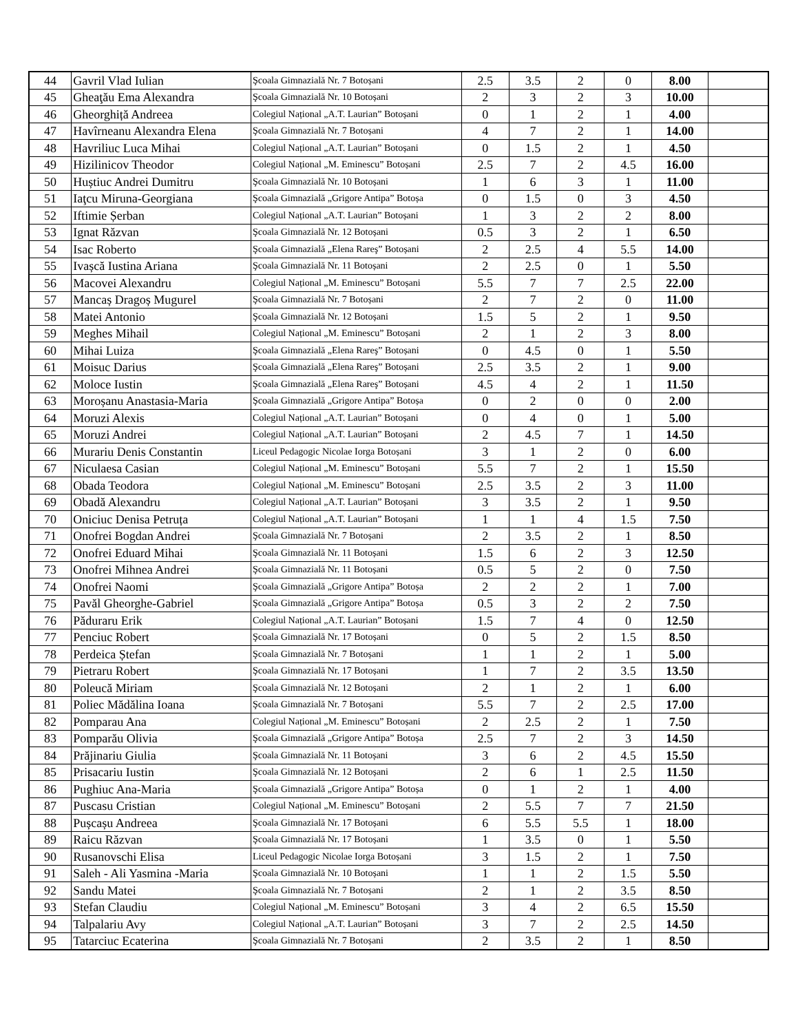| 44 | Gavril Vlad Iulian | Şcoala Gimnazială Nr. 7 Botoșani | 2.5 | 3.5 | 2 | 0 | 8.00 | |
| 45 | Gheaţău Ema Alexandra | Şcoala Gimnazială Nr. 10 Botoșani | 2 | 3 | 2 | 3 | 10.00 | |
| 46 | Gheorghiță Andreea | Colegiul Național „A.T. Laurian” Botoșani | 0 | 1 | 2 | 1 | 4.00 | |
| 47 | Havîrneanu Alexandra Elena | Şcoala Gimnazială Nr. 7 Botoșani | 4 | 7 | 2 | 1 | 14.00 | |
| 48 | Havriliuc Luca Mihai | Colegiul Național „A.T. Laurian” Botoșani | 0 | 1.5 | 2 | 1 | 4.50 | |
| 49 | Hizilinicov Theodor | Colegiul Național „M. Eminescu” Botoșani | 2.5 | 7 | 2 | 4.5 | 16.00 | |
| 50 | Huștiuc Andrei Dumitru | Şcoala Gimnazială Nr. 10 Botoșani | 1 | 6 | 3 | 1 | 11.00 | |
| 51 | Iaţcu Miruna-Georgiana | Şcoala Gimnazială „Grigore Antipa” Botoșa | 0 | 1.5 | 0 | 3 | 4.50 | |
| 52 | Iftimie Șerban | Colegiul Național „A.T. Laurian” Botoșani | 1 | 3 | 2 | 2 | 8.00 | |
| 53 | Ignat Răzvan | Şcoala Gimnazială Nr. 12 Botoșani | 0.5 | 3 | 2 | 1 | 6.50 | |
| 54 | Isac Roberto | Şcoala Gimnazială „Elena Rareş” Botoșani | 2 | 2.5 | 4 | 5.5 | 14.00 | |
| 55 | Ivașcă Iustina Ariana | Şcoala Gimnazială Nr. 11 Botoșani | 2 | 2.5 | 0 | 1 | 5.50 | |
| 56 | Macovei Alexandru | Colegiul Național „M. Eminescu” Botoșani | 5.5 | 7 | 7 | 2.5 | 22.00 | |
| 57 | Mancaș Dragoș Mugurel | Şcoala Gimnazială Nr. 7 Botoșani | 2 | 7 | 2 | 0 | 11.00 | |
| 58 | Matei Antonio | Şcoala Gimnazială Nr. 12 Botoșani | 1.5 | 5 | 2 | 1 | 9.50 | |
| 59 | Meghes Mihail | Colegiul Național „M. Eminescu” Botoșani | 2 | 1 | 2 | 3 | 8.00 | |
| 60 | Mihai Luiza | Şcoala Gimnazială „Elena Rareş” Botoșani | 0 | 4.5 | 0 | 1 | 5.50 | |
| 61 | Moisuc Darius | Şcoala Gimnazială „Elena Rareş” Botoșani | 2.5 | 3.5 | 2 | 1 | 9.00 | |
| 62 | Moloce Iustin | Şcoala Gimnazială „Elena Rareş” Botoșani | 4.5 | 4 | 2 | 1 | 11.50 | |
| 63 | Moroșanu Anastasia-Maria | Şcoala Gimnazială „Grigore Antipa” Botoșa | 0 | 2 | 0 | 0 | 2.00 | |
| 64 | Moruzi Alexis | Colegiul Național „A.T. Laurian” Botoșani | 0 | 4 | 0 | 1 | 5.00 | |
| 65 | Moruzi Andrei | Colegiul Național „A.T. Laurian” Botoșani | 2 | 4.5 | 7 | 1 | 14.50 | |
| 66 | Murariu Denis Constantin | Liceul Pedagogic Nicolae Iorga Botoșani | 3 | 1 | 2 | 0 | 6.00 | |
| 67 | Niculaesa Casian | Colegiul Național „M. Eminescu” Botoșani | 5.5 | 7 | 2 | 1 | 15.50 | |
| 68 | Obada Teodora | Colegiul Național „M. Eminescu” Botoșani | 2.5 | 3.5 | 2 | 3 | 11.00 | |
| 69 | Obadă Alexandru | Colegiul Național „A.T. Laurian” Botoșani | 3 | 3.5 | 2 | 1 | 9.50 | |
| 70 | Oniciuc Denisa Petruța | Colegiul Național „A.T. Laurian” Botoșani | 1 | 1 | 4 | 1.5 | 7.50 | |
| 71 | Onofrei Bogdan Andrei | Şcoala Gimnazială Nr. 7 Botoșani | 2 | 3.5 | 2 | 1 | 8.50 | |
| 72 | Onofrei Eduard Mihai | Şcoala Gimnazială Nr. 11 Botoșani | 1.5 | 6 | 2 | 3 | 12.50 | |
| 73 | Onofrei Mihnea Andrei | Şcoala Gimnazială Nr. 11 Botoșani | 0.5 | 5 | 2 | 0 | 7.50 | |
| 74 | Onofrei Naomi | Şcoala Gimnazială „Grigore Antipa” Botoșa | 2 | 2 | 2 | 1 | 7.00 | |
| 75 | Pavăl Gheorghe-Gabriel | Şcoala Gimnazială „Grigore Antipa” Botoșa | 0.5 | 3 | 2 | 2 | 7.50 | |
| 76 | Păduraru Erik | Colegiul Național „A.T. Laurian” Botoșani | 1.5 | 7 | 4 | 0 | 12.50 | |
| 77 | Penciuc Robert | Şcoala Gimnazială Nr. 17 Botoșani | 0 | 5 | 2 | 1.5 | 8.50 | |
| 78 | Perdeica Ștefan | Şcoala Gimnazială Nr. 7 Botoșani | 1 | 1 | 2 | 1 | 5.00 | |
| 79 | Pietraru Robert | Şcoala Gimnazială Nr. 17 Botoșani | 1 | 7 | 2 | 3.5 | 13.50 | |
| 80 | Poleucă Miriam | Şcoala Gimnazială Nr. 12 Botoșani | 2 | 1 | 2 | 1 | 6.00 | |
| 81 | Poliec Mădălina Ioana | Şcoala Gimnazială Nr. 7 Botoșani | 5.5 | 7 | 2 | 2.5 | 17.00 | |
| 82 | Pomparau Ana | Colegiul Național „M. Eminescu” Botoșani | 2 | 2.5 | 2 | 1 | 7.50 | |
| 83 | Pomparău Olivia | Şcoala Gimnazială „Grigore Antipa” Botoșa | 2.5 | 7 | 2 | 3 | 14.50 | |
| 84 | Prăjinariu Giulia | Şcoala Gimnazială Nr. 11 Botoșani | 3 | 6 | 2 | 4.5 | 15.50 | |
| 85 | Prisacariu Iustin | Şcoala Gimnazială Nr. 12 Botoșani | 2 | 6 | 1 | 2.5 | 11.50 | |
| 86 | Pughiuc Ana-Maria | Şcoala Gimnazială „Grigore Antipa” Botoșa | 0 | 1 | 2 | 1 | 4.00 | |
| 87 | Puscasu Cristian | Colegiul Național „M. Eminescu” Botoșani | 2 | 5.5 | 7 | 7 | 21.50 | |
| 88 | Pușcașu Andreea | Şcoala Gimnazială Nr. 17 Botoșani | 6 | 5.5 | 5.5 | 1 | 18.00 | |
| 89 | Raicu Răzvan | Şcoala Gimnazială Nr. 17 Botoșani | 1 | 3.5 | 0 | 1 | 5.50 | |
| 90 | Rusanovschi Elisa | Liceul Pedagogic Nicolae Iorga Botoșani | 3 | 1.5 | 2 | 1 | 7.50 | |
| 91 | Saleh - Ali Yasmina -Maria | Şcoala Gimnazială Nr. 10 Botoșani | 1 | 1 | 2 | 1.5 | 5.50 | |
| 92 | Sandu Matei | Şcoala Gimnazială Nr. 7 Botoșani | 2 | 1 | 2 | 3.5 | 8.50 | |
| 93 | Stefan Claudiu | Colegiul Național „M. Eminescu” Botoșani | 3 | 4 | 2 | 6.5 | 15.50 | |
| 94 | Talpalariu Avy | Colegiul Național „A.T. Laurian” Botoșani | 3 | 7 | 2 | 2.5 | 14.50 | |
| 95 | Tatarciuc Ecaterina | Şcoala Gimnazială Nr. 7 Botoșani | 2 | 3.5 | 2 | 1 | 8.50 | |